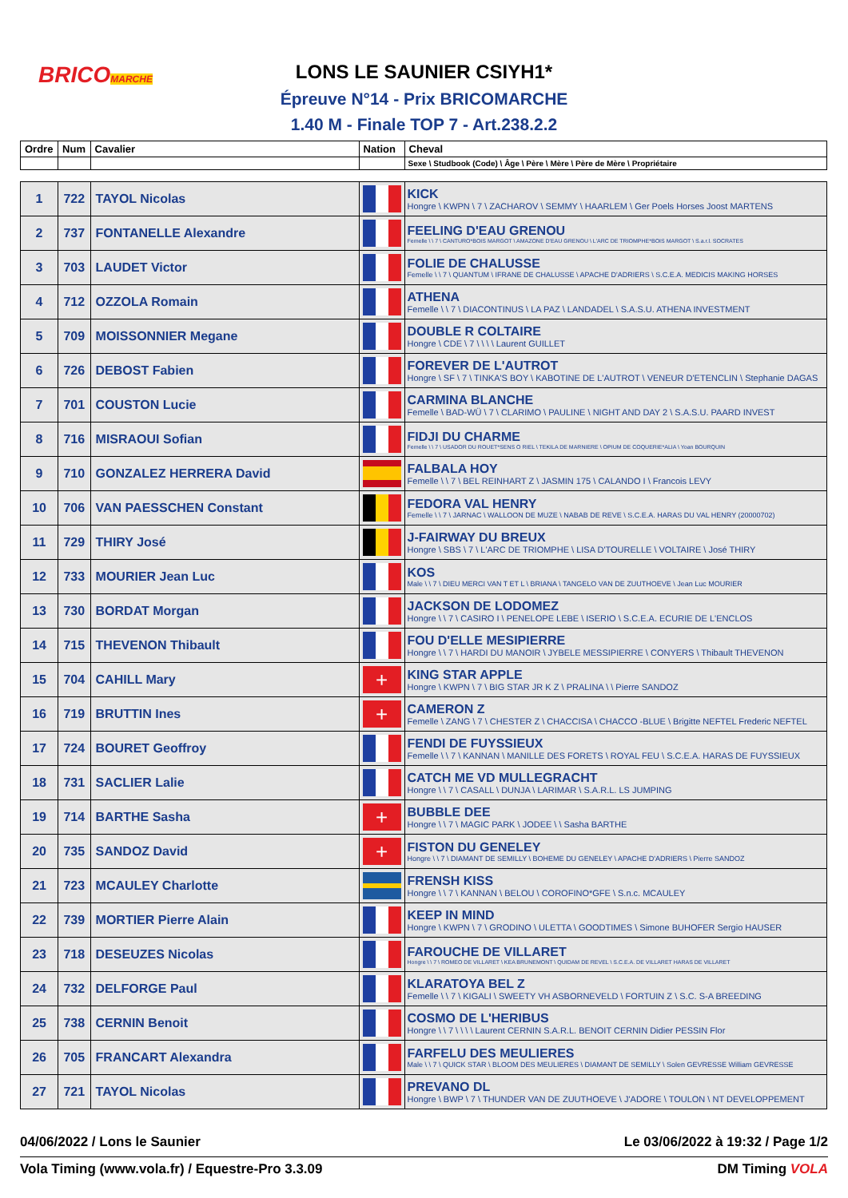BRICOMARCHE
LONS LE SAUNIER CSIYH1*
Épreuve N°14 - Prix BRICOMARCHE
1.40 M - Finale TOP 7 - Art.238.2.2
| Ordre | Num | Cavalier | Nation | Cheval |
| --- | --- | --- | --- | --- |
| | | | | Sexe \ Studbook (Code) \ Âge \ Père \ Mère \ Père de Mère \ Propriétaire |
| 1 | 722 | TAYOL Nicolas | | KICK Hongre \ KWPN \ 7 \ ZACHAROV \ SEMMY \ HAARLEM \ Ger Poels Horses Joost MARTENS |
| 2 | 737 | FONTANELLE Alexandre | | FEELING D'EAU GRENOU Femelle \ \ 7 \ CANTURO*BOIS MARGOT \ AMAZONE D'EAU GRENOU \ L'ARC DE TRIOMPHE*BOIS MARGOT \ S.a.r.l. SOCRATES |
| 3 | 703 | LAUDET Victor | | FOLIE DE CHALUSSE Femelle \ \ 7 \ QUANTUM \ IFRANE DE CHALUSSE \ APACHE D'ADRIERS \ S.C.E.A. MEDICIS MAKING HORSES |
| 4 | 712 | OZZOLA Romain | | ATHENA Femelle \ \ 7 \ DIACONTINUS \ LA PAZ \ LANDADEL \ S.A.S.U. ATHENA INVESTMENT |
| 5 | 709 | MOISSONNIER Megane | | DOUBLE R COLTAIRE Hongre \ CDE \ 7 \ \ \ \ Laurent GUILLET |
| 6 | 726 | DEBOST Fabien | | FOREVER DE L'AUTROT Hongre \ SF \ 7 \ TINKA'S BOY \ KABOTINE DE L'AUTROT \ VENEUR D'ETENCLIN \ Stephanie DAGAS |
| 7 | 701 | COUSTON Lucie | | CARMINA BLANCHE Femelle \ BAD-WÜ \ 7 \ CLARIMO \ PAULINE \ NIGHT AND DAY 2 \ S.A.S.U. PAARD INVEST |
| 8 | 716 | MISRAOUI Sofian | | FIDJI DU CHARME Femelle \ \ 7 \ USADOR DU ROUET*SENS O RIEL \ TEKILA DE MARNIERE \ OPIUM DE COQUERIE*ALIA \ Yoan BOURQUIN |
| 9 | 710 | GONZALEZ HERRERA David | | FALBALA HOY Femelle \ \ 7 \ BEL REINHART Z \ JASMIN 175 \ CALANDO I \ Francois LEVY |
| 10 | 706 | VAN PAESSCHEN Constant | | FEDORA VAL HENRY Femelle \ \ 7 \ JARNAC \ WALLOON DE MUZE \ NABAB DE REVE \ S.C.E.A. HARAS DU VAL HENRY (20000702) |
| 11 | 729 | THIRY José | | J-FAIRWAY DU BREUX Hongre \ SBS \ 7 \ L'ARC DE TRIOMPHE \ LISA D'TOURELLE \ VOLTAIRE \ José THIRY |
| 12 | 733 | MOURIER Jean Luc | | KOS Male \ \ 7 \ DIEU MERCI VAN T ET L \ BRIANA \ TANGELO VAN DE ZUUTHOEVE \ Jean Luc MOURIER |
| 13 | 730 | BORDAT Morgan | | JACKSON DE LODOMEZ Hongre \ \ 7 \ CASIRO I \ PENELOPE LEBE \ ISERIO \ S.C.E.A. ECURIE DE L'ENCLOS |
| 14 | 715 | THEVENON Thibault | | FOU D'ELLE MESIPIERRE Hongre \ \ 7 \ HARDI DU MANOIR \ JYBELE MESSIPIERRE \ CONYERS \ Thibault THEVENON |
| 15 | 704 | CAHILL Mary | + | KING STAR APPLE Hongre \ KWPN \ 7 \ BIG STAR JR K Z \ PRALINA \ \ Pierre SANDOZ |
| 16 | 719 | BRUTTIN Ines | + | CAMERON Z Femelle \ ZANG \ 7 \ CHESTER Z \ CHACCISA \ CHACCO -BLUE \ Brigitte NEFTEL Frederic NEFTEL |
| 17 | 724 | BOURET Geoffroy | | FENDI DE FUYSSIEUX Femelle \ \ 7 \ KANNAN \ MANILLE DES FORETS \ ROYAL FEU \ S.C.E.A. HARAS DE FUYSSIEUX |
| 18 | 731 | SACLIER Lalie | | CATCH ME VD MULLEGRACHT Hongre \ \ 7 \ CASALL \ DUNJA \ LARIMAR \ S.A.R.L. LS JUMPING |
| 19 | 714 | BARTHE Sasha | + | BUBBLE DEE Hongre \ \ 7 \ MAGIC PARK \ JODEE \ \ Sasha BARTHE |
| 20 | 735 | SANDOZ David | + | FISTON DU GENELEY Hongre \ \ 7 \ DIAMANT DE SEMILLY \ BOHEME DU GENELEY \ APACHE D'ADRIERS \ Pierre SANDOZ |
| 21 | 723 | MCAULEY Charlotte | | FRENSH KISS Hongre \ \ 7 \ KANNAN \ BELOU \ COROFINO*GFE \ S.n.c. MCAULEY |
| 22 | 739 | MORTIER Pierre Alain | | KEEP IN MIND Hongre \ KWPN \ 7 \ GRODINO \ ULETTA \ GOODTIMES \ Simone BUHOFER Sergio HAUSER |
| 23 | 718 | DESEUZES Nicolas | | FAROUCHE DE VILLARET Hongre \ \ 7 \ ROMEO DE VILLARET \ KEA BRUNEMONT \ QUIDAM DE REVEL \ S.C.E.A. DE VILLARET HARAS DE VILLARET |
| 24 | 732 | DELFORGE Paul | | KLARATOYA BEL Z Femelle \ \ 7 \ KIGALI \ SWEETY VH ASBORNEVELD \ FORTUIN Z \ S.C. S-A BREEDING |
| 25 | 738 | CERNIN Benoit | | COSMO DE L'HERIBUS Hongre \ \ 7 \ \ \ \ Laurent CERNIN S.A.R.L. BENOIT CERNIN Didier PESSIN Flor |
| 26 | 705 | FRANCART Alexandra | | FARFELU DES MEULIERES Male \ \ 7 \ QUICK STAR \ BLOOM DES MEULIERES \ DIAMANT DE SEMILLY \ Solen GEVRESSE William GEVRESSE |
| 27 | 721 | TAYOL Nicolas | | PREVANO DL Hongre \ BWP \ 7 \ THUNDER VAN DE ZUUTHOEVE \ J'ADORE \ TOULON \ NT DEVELOPPEMENT |
04/06/2022 / Lons le Saunier Le 03/06/2022 à 19:32 / Page 1/2
Vola Timing (www.vola.fr) / Equestre-Pro 3.3.09 DM Timing VOLA